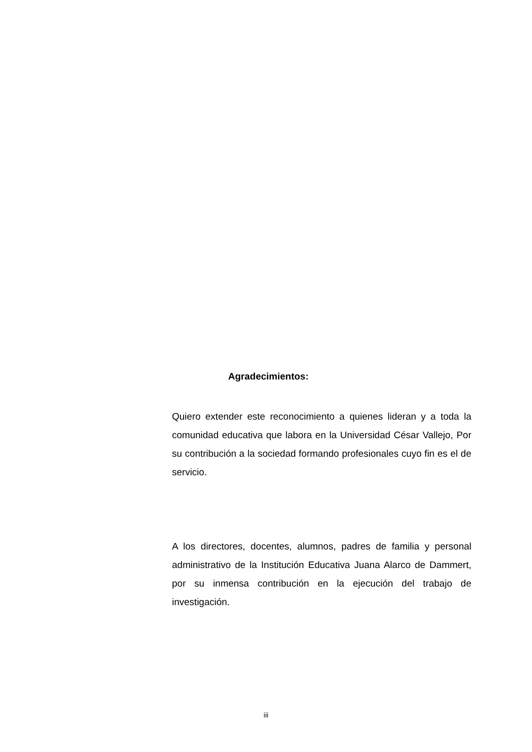Agradecimientos:
Quiero extender este reconocimiento a quienes lideran y a toda la comunidad educativa que labora en la Universidad César Vallejo, Por su contribución a la sociedad formando profesionales cuyo fin es el de servicio.
A los directores, docentes, alumnos, padres de familia y personal administrativo de la Institución Educativa Juana Alarco de Dammert, por su inmensa contribución en la ejecución del trabajo de investigación.
iii